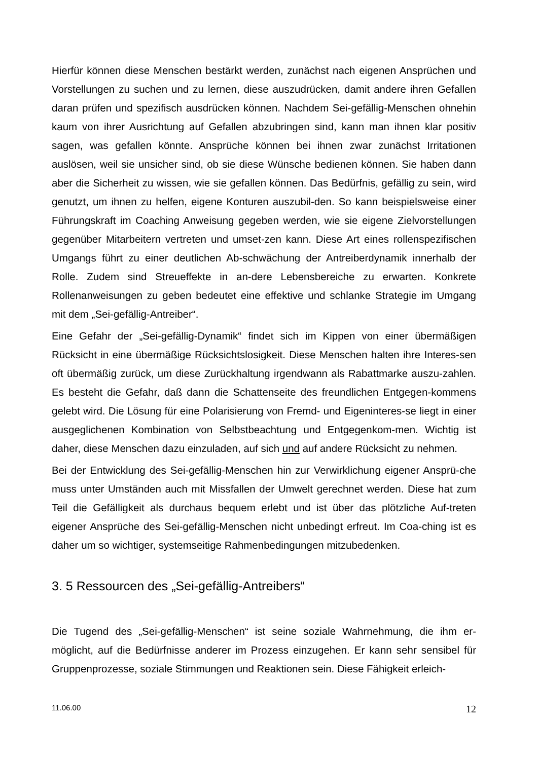Hierfür können diese Menschen bestärkt werden, zunächst nach eigenen Ansprüchen und Vorstellungen zu suchen und zu lernen, diese auszudrücken, damit andere ihren Gefallen daran prüfen und spezifisch ausdrücken können. Nachdem Sei-gefällig-Menschen ohnehin kaum von ihrer Ausrichtung auf Gefallen abzubringen sind, kann man ihnen klar positiv sagen, was gefallen könnte. Ansprüche können bei ihnen zwar zunächst Irritationen auslösen, weil sie unsicher sind, ob sie diese Wünsche bedienen können. Sie haben dann aber die Sicherheit zu wissen, wie sie gefallen können. Das Bedürfnis, gefällig zu sein, wird genutzt, um ihnen zu helfen, eigene Konturen auszubil-den. So kann beispielsweise einer Führungskraft im Coaching Anweisung gegeben werden, wie sie eigene Zielvorstellungen gegenüber Mitarbeitern vertreten und umset-zen kann. Diese Art eines rollenspezifischen Umgangs führt zu einer deutlichen Ab-schwächung der Antreiberdynamik innerhalb der Rolle. Zudem sind Streueffekte in an-dere Lebensbereiche zu erwarten. Konkrete Rollenanweisungen zu geben bedeutet eine effektive und schlanke Strategie im Umgang mit dem „Sei-gefällig-Antreiber“.
Eine Gefahr der „Sei-gefällig-Dynamik“ findet sich im Kippen von einer übermäßigen Rücksicht in eine übermäßige Rücksichtslosigkeit. Diese Menschen halten ihre Interes-sen oft übermäßig zurück, um diese Zurückhaltung irgendwann als Rabattmarke auszu-zahlen. Es besteht die Gefahr, daß dann die Schattenseite des freundlichen Entgegen-kommens gelebt wird. Die Lösung für eine Polarisierung von Fremd- und Eigeninteres-se liegt in einer ausgeglichenen Kombination von Selbstbeachtung und Entgegenkom-men. Wichtig ist daher, diese Menschen dazu einzuladen, auf sich und auf andere Rücksicht zu nehmen.
Bei der Entwicklung des Sei-gefällig-Menschen hin zur Verwirklichung eigener Ansprü-che muss unter Umständen auch mit Missfallen der Umwelt gerechnet werden. Diese hat zum Teil die Gefälligkeit als durchaus bequem erlebt und ist über das plötzliche Auf-treten eigener Ansprüche des Sei-gefällig-Menschen nicht unbedingt erfreut. Im Coa-ching ist es daher um so wichtiger, systemseitige Rahmenbedingungen mitzubedenken.
3. 5 Ressourcen des „Sei-gefällig-Antreibers“
Die Tugend des „Sei-gefällig-Menschen“ ist seine soziale Wahrnehmung, die ihm er-möglicht, auf die Bedürfnisse anderer im Prozess einzugehen. Er kann sehr sensibel für Gruppenprozesse, soziale Stimmungen und Reaktionen sein. Diese Fähigkeit erleich-
11.06.00 12